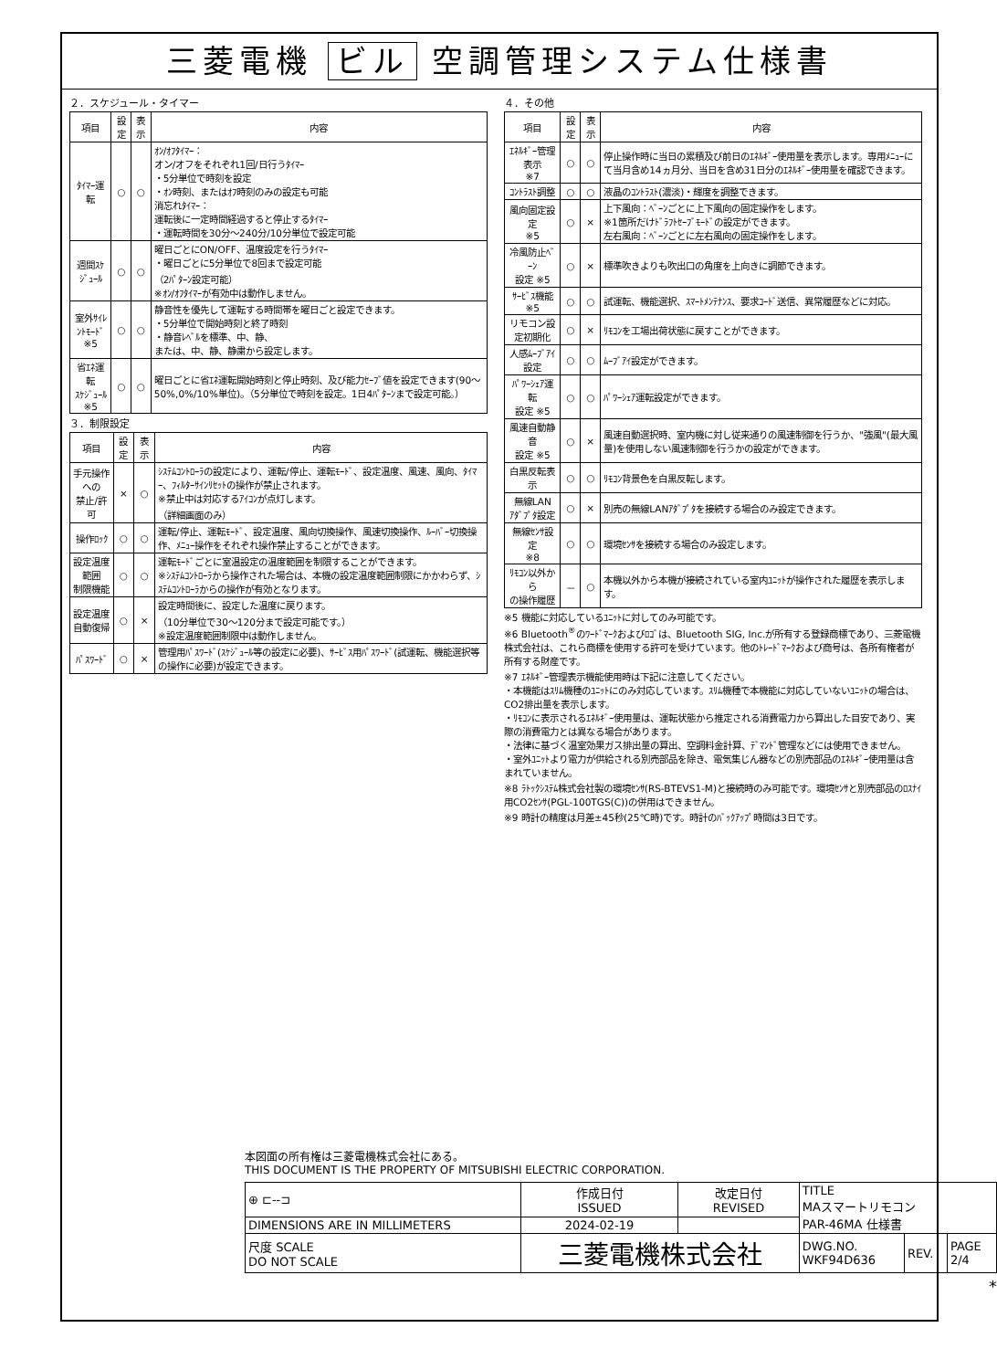三菱電機 ビル 空調管理システム仕様書
２．スケジュール・タイマー
| 項目 | 設定 | 表示 | 内容 |
| --- | --- | --- | --- |
| ﾀｲﾏｰ運転 | ○ | ○ | ｵﾝ/ｵﾌﾀｲﾏｰ： オン/オフをそれぞれ1回/日行うﾀｲﾏｰ ・5分単位で時刻を設定 ・ｵﾝ時刻、またはｵﾌ時刻のみの設定も可能 消忘れﾀｲﾏｰ： 運転後に一定時間経過すると停止するﾀｲﾏｰ ・運転時間を30分～240分/10分単位で設定可能 |
| 週間ｽｹｼﾞｭｰﾙ | ○ | ○ | 曜日ごとにON/OFF、温度設定を行うﾀｲﾏｰ ・曜日ごとに5分単位で8回まで設定可能 （2ﾊﾟﾀｰﾝ設定可能） ※ｵﾝ/ｵﾌﾀｲﾏｰが有効中は動作しません。 |
| 室外ｻｲﾚﾝﾄﾓｰﾄﾞ ※5 | ○ | ○ | 静音性を優先して運転する時間帯を曜日ごと設定できます。 ・5分単位で開始時刻と終了時刻 ・静音ﾚﾍﾞﾙを標準、中、静、 または、中、静、静粛から設定します。 |
| 省ｴﾈ運転 ｽｹｼﾞｭｰﾙ ※5 | ○ | ○ | 曜日ごとに省ｴﾈ運転開始時刻と停止時刻、及び能力ｾｰﾌﾞ値を設定できます(90～50%,0%/10%単位)。（5分単位で時刻を設定。1日4ﾊﾟﾀｰﾝまで設定可能。） |
３．制限設定
| 項目 | 設定 | 表示 | 内容 |
| --- | --- | --- | --- |
| 手元操作への 禁止/許可 | × | ○ | ｼｽﾃﾑｺﾝﾄﾛｰﾗの設定により、運転/停止、運転ﾓｰﾄﾞ、設定温度、風速、風向、ﾀｲﾏｰ、ﾌｨﾙﾀｰｻｲﾝﾘｾｯﾄの操作が禁止されます。 ※禁止中は対応するｱｲｺﾝが点灯します。 （詳細画面のみ） |
| 操作ﾛｯｸ | ○ | ○ | 運転/停止、運転ﾓｰﾄﾞ、設定温度、風向切換操作、風速切換操作、ﾙｰﾊﾞｰ切換操作、ﾒﾆｭｰ操作をそれぞれ操作禁止することができます。 |
| 設定温度範囲 制限機能 | ○ | ○ | 運転ﾓｰﾄﾞごとに室温設定の温度範囲を制限することができます。 ※ｼｽﾃﾑｺﾝﾄﾛｰﾗから操作された場合は、本機の設定温度範囲制限にかかわらず、ｼｽﾃﾑｺﾝﾄﾛｰﾗからの操作が有効となります。 |
| 設定温度 自動復帰 | ○ | × | 設定時間後に、設定した温度に戻ります。 （10分単位で30～120分まで設定可能です。） ※設定温度範囲制限中は動作しません。 |
| ﾊﾟｽﾜｰﾄﾞ | ○ | × | 管理用ﾊﾟｽﾜｰﾄﾞ(ｽｹｼﾞｭｰﾙ等の設定に必要)、ｻｰﾋﾞｽ用ﾊﾟｽﾜｰﾄﾞ(試運転、機能選択等の操作に必要)が設定できます。 |
４．その他
| 項目 | 設定 | 表示 | 内容 |
| --- | --- | --- | --- |
| ｴﾈﾙｷﾞｰ管理表示 ※7 | ○ | ○ | 停止操作時に当日の累積及び前日のｴﾈﾙｷﾞｰ使用量を表示します。専用ﾒﾆｭｰにて当月含め14ヵ月分、当日を含め31日分のｴﾈﾙｷﾞｰ使用量を確認できます。 |
| ｺﾝﾄﾗｽﾄ調整 | ○ | ○ | 液晶のｺﾝﾄﾗｽﾄ(濃淡)・輝度を調整できます。 |
| 風向固定設定 ※5 | ○ | × | 上下風向：ﾍﾞｰﾝごとに上下風向の固定操作をします。 ※1箇所だけﾄﾞﾗﾌﾄｾｰﾌﾞﾓｰﾄﾞの設定ができます。 左右風向：ﾍﾞｰﾝごとに左右風向の固定操作をします。 |
| 冷風防止ﾍﾞｰﾝ 設定 ※5 | ○ | × | 標準吹きよりも吹出口の角度を上向きに調節できます。 |
| ｻｰﾋﾞｽ機能 ※5 | ○ | ○ | 試運転、機能選択、ｽﾏｰﾄﾒﾝﾃﾅﾝｽ、要求ｺｰﾄﾞ送信、異常履歴などに対応。 |
| リモコン設定初期化 | ○ | × | ﾘﾓｺﾝを工場出荷状態に戻すことができます。 |
| 人感ﾑｰﾌﾞｱｲ設定 | ○ | ○ | ﾑｰﾌﾞｱｲ設定ができます。 |
| ﾊﾟﾜｰｼｪｱ運転 設定 ※5 | ○ | ○ | ﾊﾟﾜｰｼｪｱ運転設定ができます。 |
| 風速自動静音 設定 ※5 | ○ | × | 風速自動選択時、室内機に対し従来通りの風速制御を行うか、"強風"(最大風量)を使用しない風速制御を行うかの設定ができます。 |
| 白黒反転表示 | ○ | ○ | ﾘﾓｺﾝ背景色を白黒反転します。 |
| 無線LAN ｱﾀﾞﾌﾟﾀ設定 | ○ | × | 別売の無線LANｱﾀﾞﾌﾟﾀを接続する場合のみ設定できます。 |
| 無線ｾﾝｻ設定 ※8 | ○ | ○ | 環境ｾﾝｻを接続する場合のみ設定します。 |
| ﾘﾓｺﾝ以外から の操作履歴 | － | ○ | 本機以外から本機が接続されている室内ﾕﾆｯﾄが操作された履歴を表示します。 |
※5 機能に対応しているﾕﾆｯﾄに対してのみ可能です。
※6 Bluetooth<sup>®</sup>のﾜｰﾄﾞﾏｰｸおよびﾛｺﾞは、Bluetooth SIG, Inc.が所有する登録商標であり、三菱電機株式会社は、これら商標を使用する許可を受けています。他のﾄﾚｰﾄﾞﾏｰｸおよび商号は、各所有権者が所有する財産です。
※7 ｴﾈﾙｷﾞｰ管理表示機能使用時は下記に注意してください。
・本機能はｽﾘﾑ機種のﾕﾆｯﾄにのみ対応しています。ｽﾘﾑ機種で本機能に対応していないﾕﾆｯﾄの場合は、CO2排出量を表示します。
・ﾘﾓｺﾝに表示されるｴﾈﾙｷﾞｰ使用量は、運転状態から推定される消費電力から算出した目安であり、実際の消費電力とは異なる場合があります。
・法律に基づく温室効果ガス排出量の算出、空調料金計算、ﾃﾞﾏﾝﾄﾞ管理などには使用できません。
・室外ﾕﾆｯﾄより電力が供給される別売部品を除き、電気集じん器などの別売部品のｴﾈﾙｷﾞｰ使用量は含まれていません。
※8 ﾗﾄｯｸｼｽﾃﾑ株式会社製の環境ｾﾝｻ(RS-BTEVS1-M)と接続時のみ可能です。環境ｾﾝｻと別売部品のﾛｽﾅｲ用CO2ｾﾝｻ(PGL-100TGS(C))の併用はできません。
※9 時計の精度は月差±45秒(25℃時)です。時計のﾊﾞｯｸｱｯﾌﾟ時間は3日です。
本図面の所有権は三菱電機株式会社にある。
THIS DOCUMENT IS THE PROPERTY OF MITSUBISHI ELECTRIC CORPORATION.
| ⊕ ⊏‐‐⊐ | 作成日付 ISSUED | 改定日付 REVISED | TITLE MAスマートリモコン PAR-46MA 仕様書 | | |
| DIMENSIONS ARE IN MILLIMETERS | 2024-02-19 | | | | |
| 尺度 SCALE DO NOT SCALE | 三菱電機株式会社 | | DWG.NO. WKF94D636 | REV. | PAGE 2/4 |
*